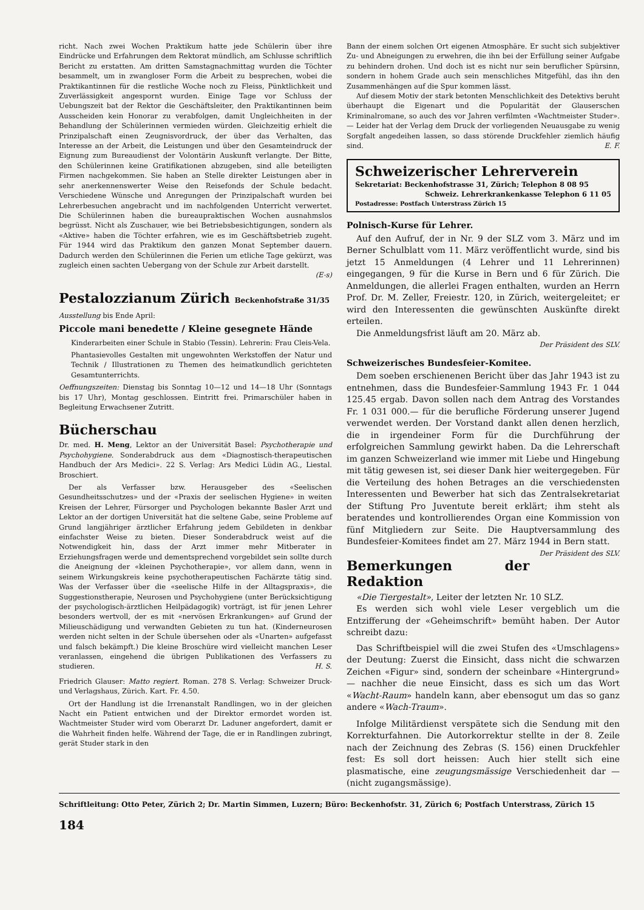richt. Nach zwei Wochen Praktikum hatte jede Schülerin über ihre Eindrücke und Erfahrungen dem Rektorat mündlich, am Schlusse schriftlich Bericht zu erstatten. Am dritten Samstagnachmittag wurden die Töchter besammelt, um in zwangloser Form die Arbeit zu besprechen, wobei die Praktikantinnen für die restliche Woche noch zu Fleiss, Pünktlichkeit und Zuverlässigkeit angespornt wurden. Einige Tage vor Schluss der Uebungszeit bat der Rektor die Geschäftsleiter, den Praktikantinnen beim Ausscheiden kein Honorar zu verabfolgen, damit Ungleichheiten in der Behandlung der Schülerinnen vermieden würden. Gleichzeitig erhielt die Prinzipalschaft einen Zeugnisvordruck, der über das Verhalten, das Interesse an der Arbeit, die Leistungen und über den Gesamteindruck der Eignung zum Bureaudienst der Volontärin Auskunft verlangte. Der Bitte, den Schülerinnen keine Gratifikationen abzugeben, sind alle beteiligten Firmen nachgekommen. Sie haben an Stelle direkter Leistungen aber in sehr anerkennenswerter Weise den Reisefonds der Schule bedacht. Verschiedene Wünsche und Anregungen der Prinzipalschaft wurden bei Lehrerbesuchen angebracht und im nachfolgenden Unterricht verwertet. Die Schülerinnen haben die bureaupraktischen Wochen ausnahmslos begrüsst. Nicht als Zuschauer, wie bei Betriebsbesichtigungen, sondern als «Aktive» haben die Töchter erfahren, wie es im Geschäftsbetrieb zugeht. Für 1944 wird das Praktikum den ganzen Monat September dauern. Dadurch werden den Schülerinnen die Ferien um etliche Tage gekürzt, was zugleich einen sachten Uebergang von der Schule zur Arbeit darstellt.
(E-s)
Pestalozzianum Zürich Beckenhofstraße 31/35
Ausstellung bis Ende April:
Piccole mani benedette / Kleine gesegnete Hände
Kinderarbeiten einer Schule in Stabio (Tessin). Lehrerin: Frau Cleis-Vela.
Phantasievolles Gestalten mit ungewohnten Werkstoffen der Natur und Technik / Illustrationen zu Themen des heimatkundlich gerichteten Gesamtunterrichts.
Oeffnungszeiten: Dienstag bis Sonntag 10—12 und 14—18 Uhr (Sonntags bis 17 Uhr), Montag geschlossen. Eintritt frei. Primarschüler haben in Begleitung Erwachsener Zutritt.
Bücherschau
Dr. med. H. Meng, Lektor an der Universität Basel: Psychotherapie und Psychohygiene. Sonderabdruck aus dem «Diagnostisch-therapeutischen Handbuch der Ars Medici». 22 S. Verlag: Ars Medici Lüdin AG., Liestal. Broschiert.
Der als Verfasser bzw. Herausgeber des «Seelischen Gesundheitsschutzes» und der «Praxis der seelischen Hygiene» in weiten Kreisen der Lehrer, Fürsorger und Psychologen bekannte Basler Arzt und Lektor an der dortigen Universität hat die seltene Gabe, seine Probleme auf Grund langjähriger ärztlicher Erfahrung jedem Gebildeten in denkbar einfachster Weise zu bieten. Dieser Sonderabdruck weist auf die Notwendigkeit hin, dass der Arzt immer mehr Mitberater in Erziehungsfragen werde und dementsprechend vorgebildet sein sollte durch die Aneignung der «kleinen Psychotherapie», vor allem dann, wenn in seinem Wirkungskreis keine psychotherapeutischen Fachärzte tätig sind. Was der Verfasser über die «seelische Hilfe in der Alltagspraxis», die Suggestionstherapie, Neurosen und Psychohygiene (unter Berücksichtigung der psychologisch-ärztlichen Heilpädagogik) vorträgt, ist für jenen Lehrer besonders wertvoll, der es mit «nervösen Erkrankungen» auf Grund der Milieuschädigung und verwandten Gebieten zu tun hat. (Kinderneurosen werden nicht selten in der Schule übersehen oder als «Unarten» aufgefasst und falsch bekämpft.) Die kleine Broschüre wird vielleicht manchen Leser veranlassen, eingehend die übrigen Publikationen des Verfassers zu studieren. H. S.
Friedrich Glauser: Matto regiert. Roman. 278 S. Verlag: Schweizer Druck- und Verlagshaus, Zürich. Kart. Fr. 4.50.
Ort der Handlung ist die Irrenanstalt Randlingen, wo in der gleichen Nacht ein Patient entwichen und der Direktor ermordet worden ist. Wachtmeister Studer wird vom Oberarzt Dr. Laduner angefordert, damit er die Wahrheit finden helfe. Während der Tage, die er in Randlingen zubringt, gerät Studer stark in den
Bann der einem solchen Ort eigenen Atmosphäre. Er sucht sich subjektiver Zu- und Abneigungen zu erwehren, die ihn bei der Erfüllung seiner Aufgabe zu behindern drohen. Und doch ist es nicht nur sein beruflicher Spürsinn, sondern in hohem Grade auch sein menschliches Mitgefühl, das ihn den Zusammenhängen auf die Spur kommen lässt.
Auf diesem Motiv der stark betonten Menschlichkeit des Detektivs beruht überhaupt die Eigenart und die Popularität der Glauserschen Kriminalromane, so auch des vor Jahren verfilmten «Wachtmeister Studer». — Leider hat der Verlag dem Druck der vorliegenden Neuausgabe zu wenig Sorgfalt angedeihen lassen, so dass störende Druckfehler ziemlich häufig sind. E. F.
Schweizerischer Lehrerverein
Sekretariat: Beckenhofstrasse 31, Zürich; Telephon 8 08 95
Schweiz. Lehrerkrankenkasse Telephon 6 11 05
Postadresse: Postfach Unterstrass Zürich 15
Polnisch-Kurse für Lehrer.
Auf den Aufruf, der in Nr. 9 der SLZ vom 3. März und im Berner Schulblatt vom 11. März veröffentlicht wurde, sind bis jetzt 15 Anmeldungen (4 Lehrer und 11 Lehrerinnen) eingegangen, 9 für die Kurse in Bern und 6 für Zürich. Die Anmeldungen, die allerlei Fragen enthalten, wurden an Herrn Prof. Dr. M. Zeller, Freiestr. 120, in Zürich, weitergeleitet; er wird den Interessenten die gewünschten Auskünfte direkt erteilen.
Die Anmeldungsfrist läuft am 20. März ab.
Der Präsident des SLV.
Schweizerisches Bundesfeier-Komitee.
Dem soeben erschienenen Bericht über das Jahr 1943 ist zu entnehmen, dass die Bundesfeier-Sammlung 1943 Fr. 1 044 125.45 ergab. Davon sollen nach dem Antrag des Vorstandes Fr. 1 031 000.— für die berufliche Förderung unserer Jugend verwendet werden. Der Vorstand dankt allen denen herzlich, die in irgendeiner Form für die Durchführung der erfolgreichen Sammlung gewirkt haben. Da die Lehrerschaft im ganzen Schweizerland wie immer mit Liebe und Hingebung mit tätig gewesen ist, sei dieser Dank hier weitergegeben. Für die Verteilung des hohen Betrages an die verschiedensten Interessenten und Bewerber hat sich das Zentralsekretariat der Stiftung Pro Juventute bereit erklärt; ihm steht als beratendes und kontrollierendes Organ eine Kommission von fünf Mitgliedern zur Seite. Die Hauptversammlung des Bundesfeier-Komitees findet am 27. März 1944 in Bern statt. Der Präsident des SLV.
Bemerkungen der Redaktion
«Die Tiergestalt», Leiter der letzten Nr. 10 SLZ.
Es werden sich wohl viele Leser vergeblich um die Entzifferung der «Geheimschrift» bemüht haben. Der Autor schreibt dazu:
Das Schriftbeispiel will die zwei Stufen des «Umschlagens» der Deutung: Zuerst die Einsicht, dass nicht die schwarzen Zeichen «Figur» sind, sondern der scheinbare «Hintergrund» — nachher die neue Einsicht, dass es sich um das Wort «Wacht-Raum» handeln kann, aber ebensogut um das so ganz andere «Wach-Traum».
Infolge Militärdienst verspätete sich die Sendung mit den Korrekturfahnen. Die Autorkorrektur stellte in der 8. Zeile nach der Zeichnung des Zebras (S. 156) einen Druckfehler fest: Es soll dort heissen: Auch hier stellt sich eine plasmatische, eine zeugungsmässige Verschiedenheit dar — (nicht zugangsmässige).
Schriftleitung: Otto Peter, Zürich 2; Dr. Martin Simmen, Luzern; Büro: Beckenhofstr. 31, Zürich 6; Postfach Unterstrass, Zürich 15
184